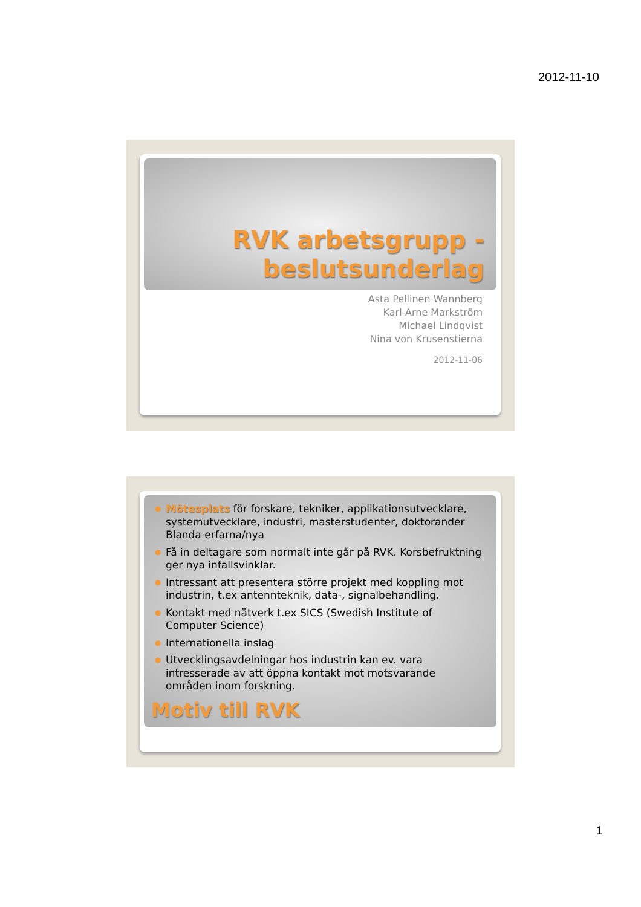2012-11-10
RVK arbetsgrupp - beslutsunderlag
Asta Pellinen Wannberg
Karl-Arne Markström
Michael Lindqvist
Nina von Krusenstierna
2012-11-06
● Mötesplats för forskare, tekniker, applikationsutvecklare, systemutvecklare, industri, masterstudenter, doktorander Blanda erfarna/nya
● Få in deltagare som normalt inte går på RVK. Korsbefruktning ger nya infallsvinklar.
● Intressant att presentera större projekt med koppling mot industrin, t.ex antennteknik, data-, signalbehandling.
● Kontakt med nätverk t.ex SICS (Swedish Institute of Computer Science)
● Internationella inslag
● Utvecklingsavdelningar hos industrin kan ev. vara intresserade av att öppna kontakt mot motsvarande områden inom forskning.
Motiv till RVK
1